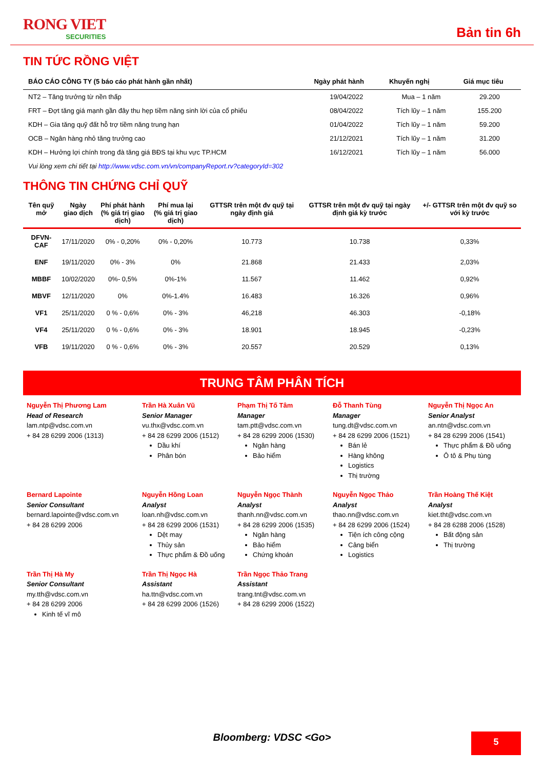RONG VIET
SECURITIES
Bản tin 6h
TIN TỨC RỒNG VIỆT
| BÁO CÁO CÔNG TY (5 báo cáo phát hành gần nhất) | Ngày phát hành | Khuyến nghị | Giá mục tiêu |
| --- | --- | --- | --- |
| NT2 – Tăng trưởng từ nền thấp | 19/04/2022 | Mua – 1 năm | 29.200 |
| FRT – Đợt tăng giá mạnh gần đây thu hẹp tiềm năng sinh lời của cổ phiếu | 08/04/2022 | Tích lũy – 1 năm | 155.200 |
| KDH – Gia tăng quỹ đất hỗ trợ tiềm năng trung hạn | 01/04/2022 | Tích lũy – 1 năm | 59.200 |
| OCB – Ngân hàng nhỏ tăng trưởng cao | 21/12/2021 | Tích lũy – 1 năm | 31.200 |
| KDH – Hưởng lợi chính trong đà tăng giá BĐS tại khu vực TP.HCM | 16/12/2021 | Tích lũy – 1 năm | 56.000 |
Vui lòng xem chi tiết tại http://www.vdsc.com.vn/vn/companyReport.rv?categoryId=302
THÔNG TIN CHỨNG CHỈ QUỸ
| Tên quỹ mở | Ngày giao dịch | Phí phát hành (% giá trị giao dịch) | Phí mua lại (% giá trị giao dịch) | GTTSR trên một đv quỹ tại ngày định giá | GTTSR trên một đv quỹ tại ngày định giá kỳ trước | +/- GTTSR trên một đv quỹ so với kỳ trước |
| --- | --- | --- | --- | --- | --- | --- |
| DFVN-CAF | 17/11/2020 | 0% - 0,20% | 0% - 0,20% | 10.773 | 10.738 | 0,33% |
| ENF | 19/11/2020 | 0% - 3% | 0% | 21.868 | 21.433 | 2,03% |
| MBBF | 10/02/2020 | 0%- 0,5% | 0%-1% | 11.567 | 11.462 | 0,92% |
| MBVF | 12/11/2020 | 0% | 0%-1.4% | 16.483 | 16.326 | 0,96% |
| VF1 | 25/11/2020 | 0 % - 0,6% | 0% - 3% | 46,218 | 46.303 | -0,18% |
| VF4 | 25/11/2020 | 0 % - 0,6% | 0% - 3% | 18.901 | 18.945 | -0,23% |
| VFB | 19/11/2020 | 0 % - 0,6% | 0% - 3% | 20.557 | 20.529 | 0,13% |
TRUNG TÂM PHÂN TÍCH
Nguyễn Thị Phương Lam
Head of Research
lam.ntp@vdsc.com.vn
+ 84 28 6299 2006 (1313)
Trần Hà Xuân Vũ
Senior Manager
vu.thx@vdsc.com.vn
+ 84 28 6299 2006 (1512)
Dầu khí
Phân bón
Phạm Thị Tố Tâm
Manager
tam.ptt@vdsc.com.vn
+ 84 28 6299 2006 (1530)
Ngân hàng
Bảo hiểm
Đỗ Thanh Tùng
Manager
tung.dt@vdsc.com.vn
+ 84 28 6299 2006 (1521)
Bán lẻ
Hàng không
Logistics
Thị trường
Nguyễn Thị Ngọc An
Senior Analyst
an.ntn@vdsc.com.vn
+ 84 28 6299 2006 (1541)
Thực phẩm & Đồ uống
Ô tô & Phụ tùng
Bernard Lapointe
Senior Consultant
bernard.lapointe@vdsc.com.vn
+ 84 28 6299 2006
Nguyễn Hồng Loan
Analyst
loan.nh@vdsc.com.vn
+ 84 28 6299 2006 (1531)
Dệt may
Thủy sản
Thực phẩm & Đồ uống
Nguyễn Ngọc Thành
Analyst
thanh.nn@vdsc.com.vn
+ 84 28 6299 2006 (1535)
Ngân hàng
Bảo hiểm
Chứng khoán
Nguyễn Ngọc Thảo
Analyst
thao.nn@vdsc.com.vn
+ 84 28 6299 2006 (1524)
Tiện ích công cộng
Cảng biển
Logistics
Trần Hoàng Thế Kiệt
Analyst
kiet.tht@vdsc.com.vn
+ 84 28 6288 2006 (1528)
Bất động sản
Thị trường
Trần Thị Hà My
Senior Consultant
my.tth@vdsc.com.vn
+ 84 28 6299 2006
Kinh tế vĩ mô
Trần Thị Ngọc Hà
Assistant
ha.ttn@vdsc.com.vn
+ 84 28 6299 2006 (1526)
Trần Ngọc Thảo Trang
Assistant
trang.tnt@vdsc.com.vn
+ 84 28 6299 2006 (1522)
Bloomberg: VDSC <Go> 5